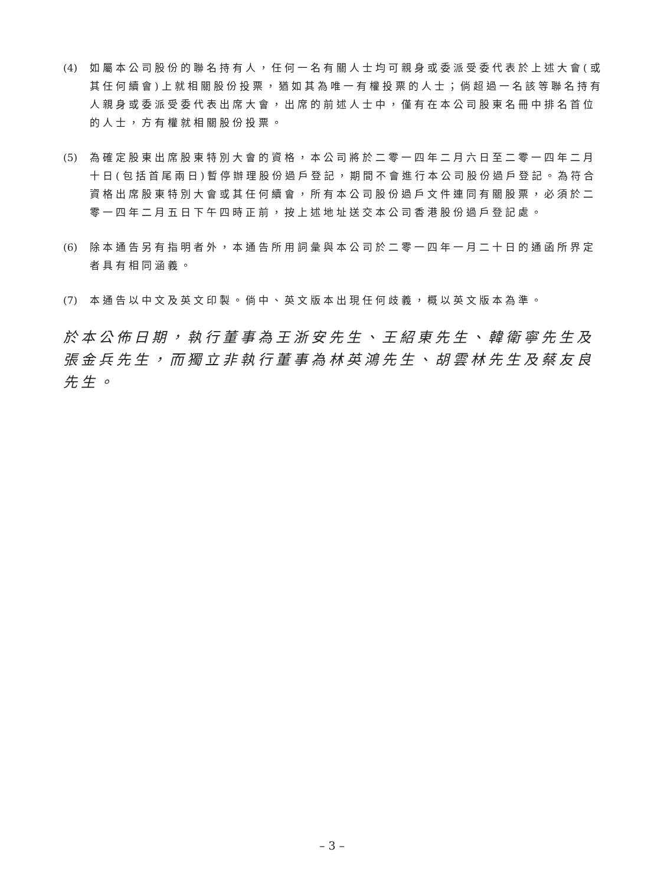(4)
如屬本公司股份的聯名持有人，任何一名有關人士均可親身或委派受委代表於上述大會(或其任何續會)上就相關股份投票，猶如其為唯一有權投票的人士；倘超過一名該等聯名持有人親身或委派受委代表出席大會，出席的前述人士中，僅有在本公司股東名冊中排名首位的人士，方有權就相關股份投票。
(5)
為確定股東出席股東特別大會的資格，本公司將於二零一四年二月六日至二零一四年二月十日(包括首尾兩日)暫停辦理股份過戶登記，期間不會進行本公司股份過戶登記。為符合資格出席股東特別大會或其任何續會，所有本公司股份過戶文件連同有關股票，必須於二零一四年二月五日下午四時正前，按上述地址送交本公司香港股份過戶登記處。
(6)
除本通告另有指明者外，本通告所用詞彙與本公司於二零一四年一月二十日的通函所界定者具有相同涵義。
(7)
本通告以中文及英文印製。倘中、英文版本出現任何歧義，概以英文版本為準。
於本公佈日期，執行董事為王浙安先生、王紹東先生、韓衛寧先生及張金兵先生，而獨立非執行董事為林英鴻先生、胡雲林先生及蔡友良先生。
– 3 –